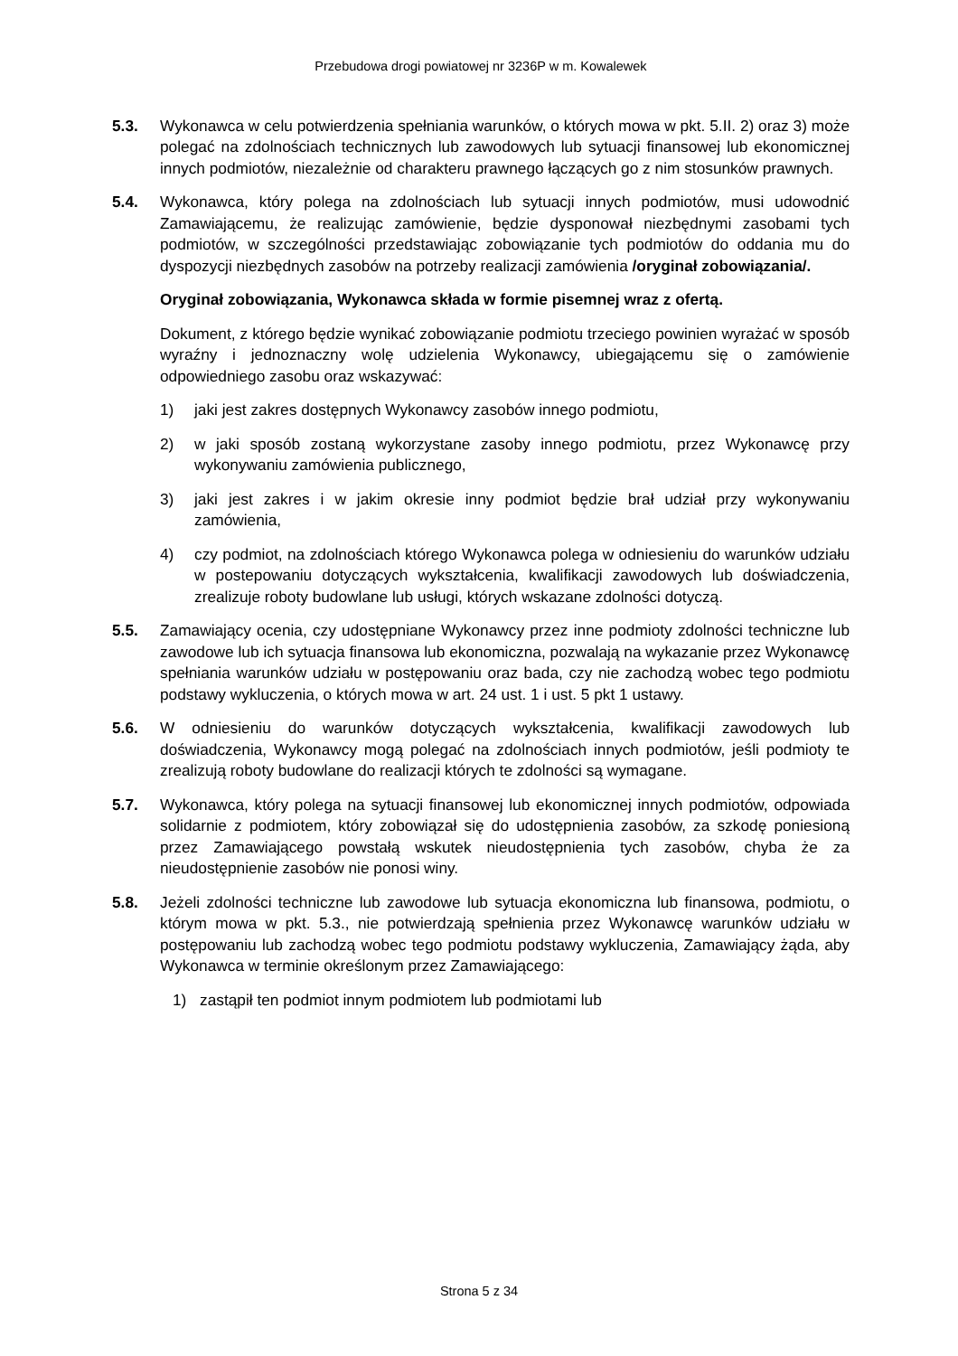Przebudowa drogi powiatowej nr 3236P w m. Kowalewek
5.3. Wykonawca w celu potwierdzenia spełniania warunków, o których mowa w pkt. 5.II. 2) oraz 3) może polegać na zdolnościach technicznych lub zawodowych lub sytuacji finansowej lub ekonomicznej innych podmiotów, niezależnie od charakteru prawnego łączących go z nim stosunków prawnych.
5.4. Wykonawca, który polega na zdolnościach lub sytuacji innych podmiotów, musi udowodnić Zamawiającemu, że realizując zamówienie, będzie dysponował niezbędnymi zasobami tych podmiotów, w szczególności przedstawiając zobowiązanie tych podmiotów do oddania mu do dyspozycji niezbędnych zasobów na potrzeby realizacji zamówienia /oryginał zobowiązania/.
Oryginał zobowiązania, Wykonawca składa w formie pisemnej wraz z ofertą.
Dokument, z którego będzie wynikać zobowiązanie podmiotu trzeciego powinien wyrażać w sposób wyraźny i jednoznaczny wolę udzielenia Wykonawcy, ubiegającemu się o zamówienie odpowiedniego zasobu oraz wskazywać:
1) jaki jest zakres dostępnych Wykonawcy zasobów innego podmiotu,
2) w jaki sposób zostaną wykorzystane zasoby innego podmiotu, przez Wykonawcę przy wykonywaniu zamówienia publicznego,
3) jaki jest zakres i w jakim okresie inny podmiot będzie brał udział przy wykonywaniu zamówienia,
4) czy podmiot, na zdolnościach którego Wykonawca polega w odniesieniu do warunków udziału w postepowaniu dotyczących wykształcenia, kwalifikacji zawodowych lub doświadczenia, zrealizuje roboty budowlane lub usługi, których wskazane zdolności dotyczą.
5.5. Zamawiający ocenia, czy udostępniane Wykonawcy przez inne podmioty zdolności techniczne lub zawodowe lub ich sytuacja finansowa lub ekonomiczna, pozwalają na wykazanie przez Wykonawcę spełniania warunków udziału w postępowaniu oraz bada, czy nie zachodzą wobec tego podmiotu podstawy wykluczenia, o których mowa w art. 24 ust. 1 i ust. 5 pkt 1 ustawy.
5.6. W odniesieniu do warunków dotyczących wykształcenia, kwalifikacji zawodowych lub doświadczenia, Wykonawcy mogą polegać na zdolnościach innych podmiotów, jeśli podmioty te zrealizują roboty budowlane do realizacji których te zdolności są wymagane.
5.7. Wykonawca, który polega na sytuacji finansowej lub ekonomicznej innych podmiotów, odpowiada solidarnie z podmiotem, który zobowiązał się do udostępnienia zasobów, za szkodę poniesioną przez Zamawiającego powstałą wskutek nieudostępnienia tych zasobów, chyba że za nieudostępnienie zasobów nie ponosi winy.
5.8. Jeżeli zdolności techniczne lub zawodowe lub sytuacja ekonomiczna lub finansowa, podmiotu, o którym mowa w pkt. 5.3., nie potwierdzają spełnienia przez Wykonawcę warunków udziału w postępowaniu lub zachodzą wobec tego podmiotu podstawy wykluczenia, Zamawiający żąda, aby Wykonawca w terminie określonym przez Zamawiającego:
1) zastąpił ten podmiot innym podmiotem lub podmiotami lub
Strona 5 z 34